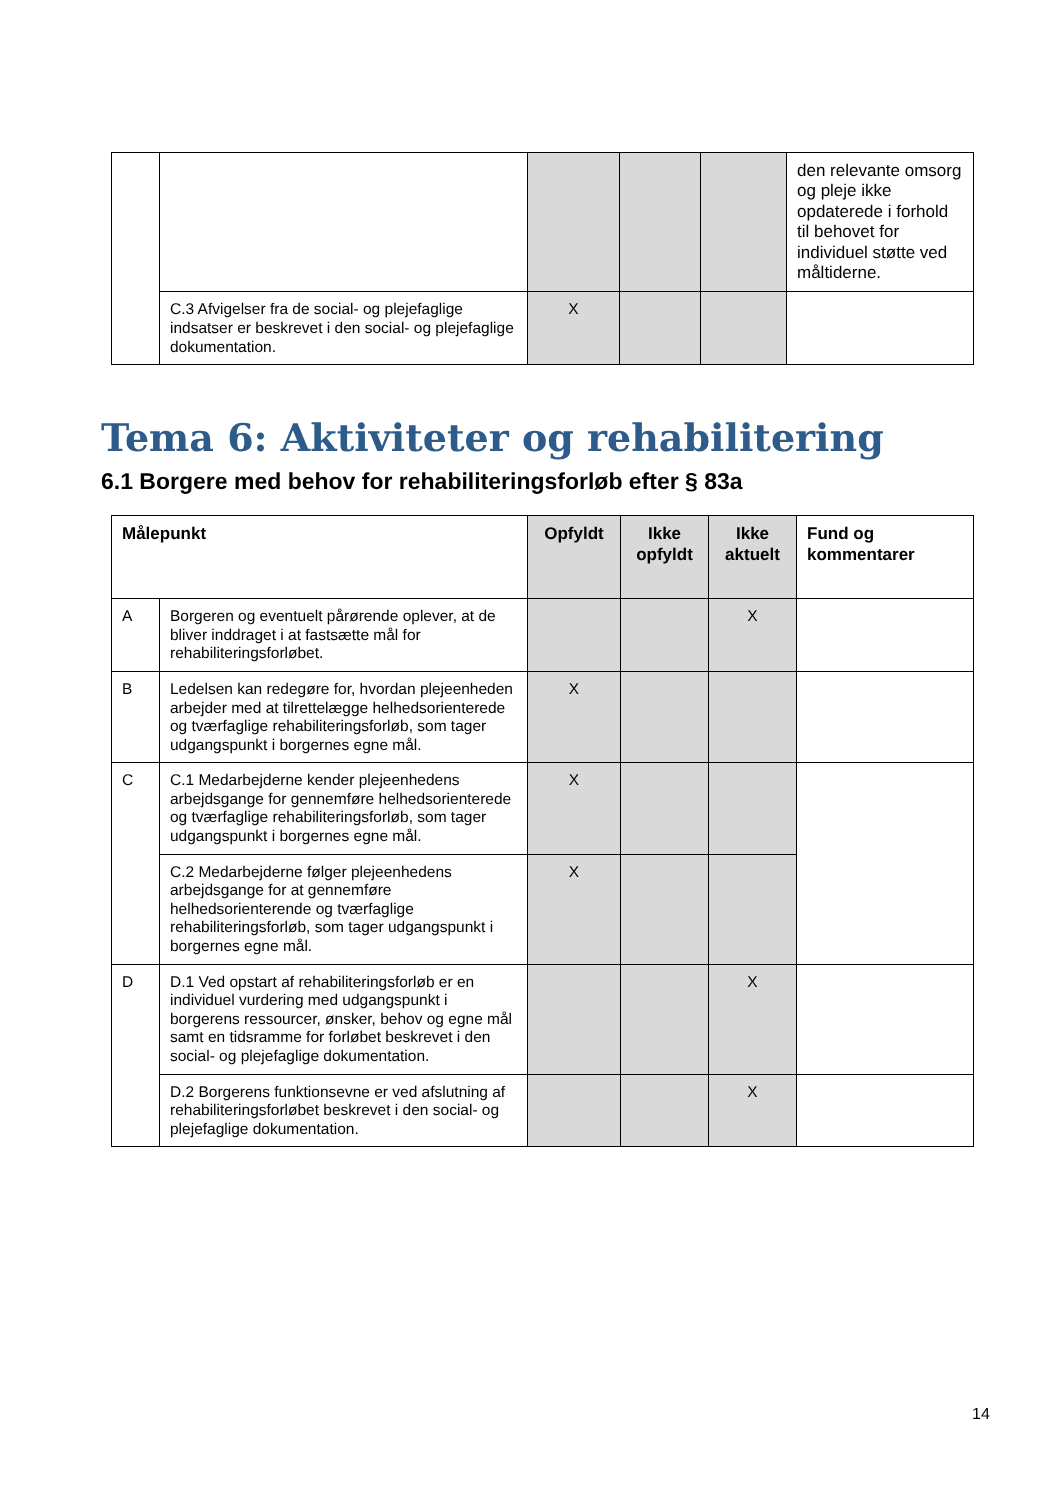| | | | | | den relevante omsorg og pleje ikke opdaterede i forhold til behovet for individuel støtte ved måltiderne. |
| | C.3 Afvigelser fra de social- og plejefaglige indsatser er beskrevet i den social- og plejefaglige dokumentation. | X | | | |
Tema 6: Aktiviteter og rehabilitering
6.1 Borgere med behov for rehabiliteringsforløb efter § 83a
| Målepunkt | | Opfyldt | Ikke opfyldt | Ikke aktuelt | Fund og kommentarer |
| --- | --- | --- | --- | --- | --- |
| A | Borgeren og eventuelt pårørende oplever, at de bliver inddraget i at fastsætte mål for rehabiliteringsforløbet. | | | X | |
| B | Ledelsen kan redegøre for, hvordan plejeenheden arbejder med at tilrettelægge helhedsorienterede og tværfaglige rehabiliteringsforløb, som tager udgangspunkt i borgernes egne mål. | X | | | |
| C | C.1 Medarbejderne kender plejeenhedens arbejdsgange for gennemføre helhedsorienterede og tværfaglige rehabiliteringsforløb, som tager udgangspunkt i borgernes egne mål. | X | | | |
| | C.2 Medarbejderne følger plejeenhedens arbejdsgange for at gennemføre helhedsorienterende og tværfaglige rehabiliteringsforløb, som tager udgangspunkt i borgernes egne mål. | X | | | |
| D | D.1 Ved opstart af rehabiliteringsforløb er en individuel vurdering med udgangspunkt i borgerens ressourcer, ønsker, behov og egne mål samt en tidsramme for forløbet beskrevet i den social- og plejefaglige dokumentation. | | | X | |
| | D.2 Borgerens funktionsevne er ved afslutning af rehabiliteringsforløbet beskrevet i den social- og plejefaglige dokumentation. | | | X | |
14